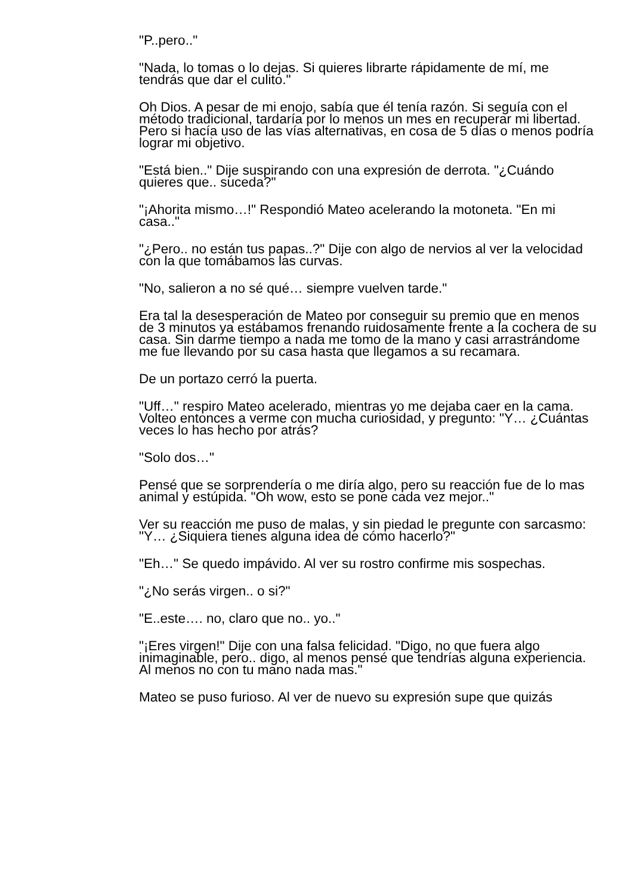"P..pero.."
"Nada, lo tomas o lo dejas. Si quieres librarte rápidamente de mí, me tendrás que dar el culito."
Oh Dios. A pesar de mi enojo, sabía que él tenía razón. Si seguía con el método tradicional, tardaría por lo menos un mes en recuperar mi libertad. Pero si hacía uso de las vías alternativas, en cosa de 5 días o menos podría lograr mi objetivo.
"Está bien.." Dije suspirando con una expresión de derrota. "¿Cuándo quieres que.. suceda?"
"¡Ahorita mismo…!" Respondió Mateo acelerando la motoneta. "En mi casa.."
"¿Pero.. no están tus papas..?" Dije con algo de nervios al ver la velocidad con la que tomábamos las curvas.
"No, salieron a no sé qué… siempre vuelven tarde."
Era tal la desesperación de Mateo por conseguir su premio que en menos de 3 minutos ya estábamos frenando ruidosamente frente a la cochera de su casa. Sin darme tiempo a nada me tomo de la mano y casi arrastrándome me fue llevando por su casa hasta que llegamos a su recamara.
De un portazo cerró la puerta.
"Uff…" respiro Mateo acelerado, mientras yo me dejaba caer en la cama. Volteo entonces a verme con mucha curiosidad, y pregunto: "Y… ¿Cuántas veces lo has hecho por atrás?
"Solo dos…"
Pensé que se sorprendería o me diría algo, pero su reacción fue de lo mas animal y estúpida. "Oh wow, esto se pone cada vez mejor.."
Ver su reacción me puso de malas, y sin piedad le pregunte con sarcasmo: "Y… ¿Siquiera tienes alguna idea de cómo hacerlo?"
"Eh…" Se quedo impávido. Al ver su rostro confirme mis sospechas.
"¿No serás virgen.. o si?"
"E..este…. no, claro que no.. yo.."
"¡Eres virgen!" Dije con una falsa felicidad. "Digo, no que fuera algo inimaginable, pero.. digo, al menos pensé que tendrías alguna experiencia. Al menos no con tu mano nada mas."
Mateo se puso furioso. Al ver de nuevo su expresión supe que quizás